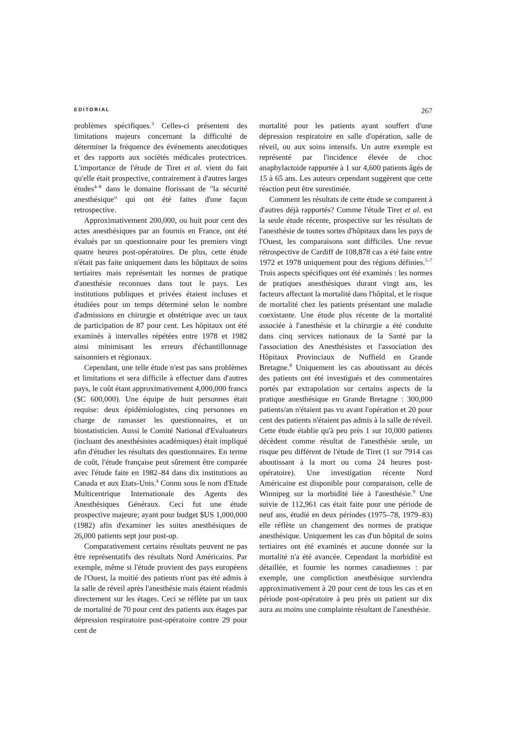EDITORIAL 267
problèmes spécifiques.<sup>3</sup> Celles-ci présentent des limitations majeurs concernant la difficulté de déterminer la fréquence des événements anecdotiques et des rapports aux sociétés médicales protectrices. L'importance de l'étude de Tiret et al. vient du fait qu'elle était prospective, contrairement à d'autres larges études<sup>4–8</sup> dans le domaine florissant de "la sécurité anesthésique" qui ont été faites d'une façon retrospective.
Approximativement 200,000, ou huit pour cent des actes anesthésiques par an fournis en France, ont été évalués par un questionnaire pour les premiers vingt quatre heures post-opératoires. De plus, cette étude n'était pas faite uniquement dans les hôpitaux de soins tertiaires mais représentait les normes de pratique d'anesthésie reconnues dans tout le pays. Les institutions publiques et privées étaient incluses et étudiées pour un temps déterminé selon le nombre d'admissions en chirurgie et obstétrique avec un taux de participation de 87 pour cent. Les hôpitaux ont été examinés à intervalles répétées entre 1978 et 1982 ainsi minimisant les erreurs d'échantillonnage saisonniers et régionaux.
Cependant, une telle étude n'est pas sans problèmes et limitations et sera difficile à effectuer dans d'autres pays, le coût étant approximativement 4,000,000 francs ($C 600,000). Une équipe de huit personnes était requise: deux épidémiologistes, cinq personnes en charge de ramasser les questionnaires, et un biostatisticien. Aussi le Comité National d'Evaluateurs (incluant des anesthésistes académiques) était impliqué afin d'étudier les résultats des questionnaires. En terme de coût, l'étude française peut sûrement être comparée avec l'étude faite en 1982–84 dans dix institutions au Canada et aux Etats-Unis.<sup>4</sup> Connu sous le nom d'Etude Multicentrique Internationale des Agents des Anesthésiques Généraux. Ceci fut une étude prospective majeure; ayant pour budget $US 1,000,000 (1982) afin d'examiner les suites anesthésiques de 26,000 patients sept jour post-op.
Comparativement certains résultats peuvent ne pas être représentatifs des résultats Nord Américains. Par exemple, même si l'étude provient des pays européens de l'Ouest, la moitié des patients n'ont pas été admis à la salle de réveil après l'anesthésie mais étaient réadmis directement sur les étages. Ceci se réflète par un taux de mortalité de 70 pour cent des patients aux étages par dépression respiratoire post-opératoire contre 29 pour cent de
mortalité pour les patients ayant souffert d'une dépression respiratoire en salle d'opération, salle de réveil, ou aux soins intensifs. Un autre exemple est représenté par l'incidence élevée de choc anaphylactoide rapportée à 1 sur 4,600 patients âgés de 15 à 65 ans. Les auteurs cependant suggèrent que cette réaction peut être surestimée.
Comment les résultats de cette étude se comparent à d'autres déjà rapportés? Comme l'étude Tiret et al. est la seule étude récente, prospective sur les résultats de l'anesthésie de toutes sortes d'hôpitaux dans les pays de l'Ouest, les comparaisons sont difficiles. Une revue rétrospective de Cardiff de 108,878 cas a été faite entre 1972 et 1978 uniquement pour des régions définies.<sup>5–7</sup> Trois aspects spécifiques ont été examinés : les normes de pratiques anesthésiques durant vingt ans, les facteurs affectant la mortalité dans l'hôpital, et le risque de mortalité chez les patients présentant une maladie coexistante. Une étude plus récente de la mortalité associée à l'anesthésie et la chirurgie a été conduite dans cinq services nationaux de la Santé par la l'association des Anesthésistes et l'association des Hôpitaux Provinciaux de Nuffield en Grande Bretagne.<sup>8</sup> Uniquement les cas aboutissant au décès des patients ont été investigués et des commentaires portés par extrapolation sur certains aspects de la pratique anesthésique en Grande Bretagne : 300,000 patients/an n'étaient pas vu avant l'opération et 20 pour cent des patients n'étaient pas admis à la salle de réveil. Cette étude établie qu'à peu près 1 sur 10,000 patients décèdent comme résultat de l'anesthésie seule, un risque peu différent de l'étude de Tiret (1 sur 7914 cas aboutissant à la mort ou coma 24 heures post-opératoire). Une investigation récente Nord Américaine est disponible pour comparaison, celle de Winnipeg sur la morbidité liée à l'anesthésie.<sup>9</sup> Une suivie de 112,961 cas était faite pour une période de neuf ans, étudié en deux périodes (1975–78, 1979–83) elle réflète un changement des normes de pratique anesthésique. Uniquement les cas d'un hôpital de soins tertiaires ont été examinés et aucune donnée sur la mortalité n'a été avancée. Cependant la morbidité est détaillée, et fournie les normes canadiennes : par exemple, une compliction anesthésique surviendra approximativement à 20 pour cent de tous les cas et en période post-opératoire à peu près un patient sur dix aura au moins une complainte résultant de l'anesthésie.